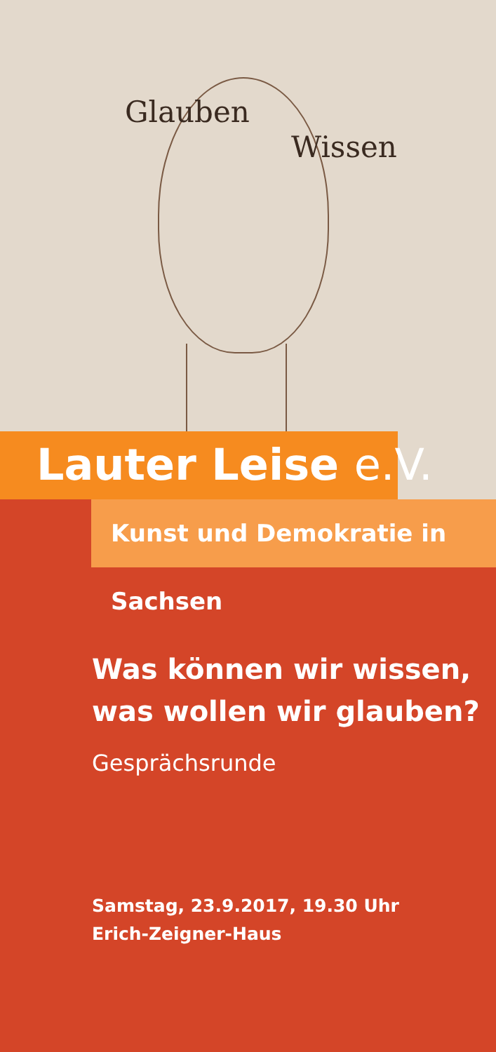Glauben
Wissen
Lauter Leise e.V.
Kunst und Demokratie in Sachsen
Was können wir wissen,
was wollen wir glauben?
Gesprächsrunde
Samstag, 23.9.2017, 19.30 Uhr
Erich-Zeigner-Haus